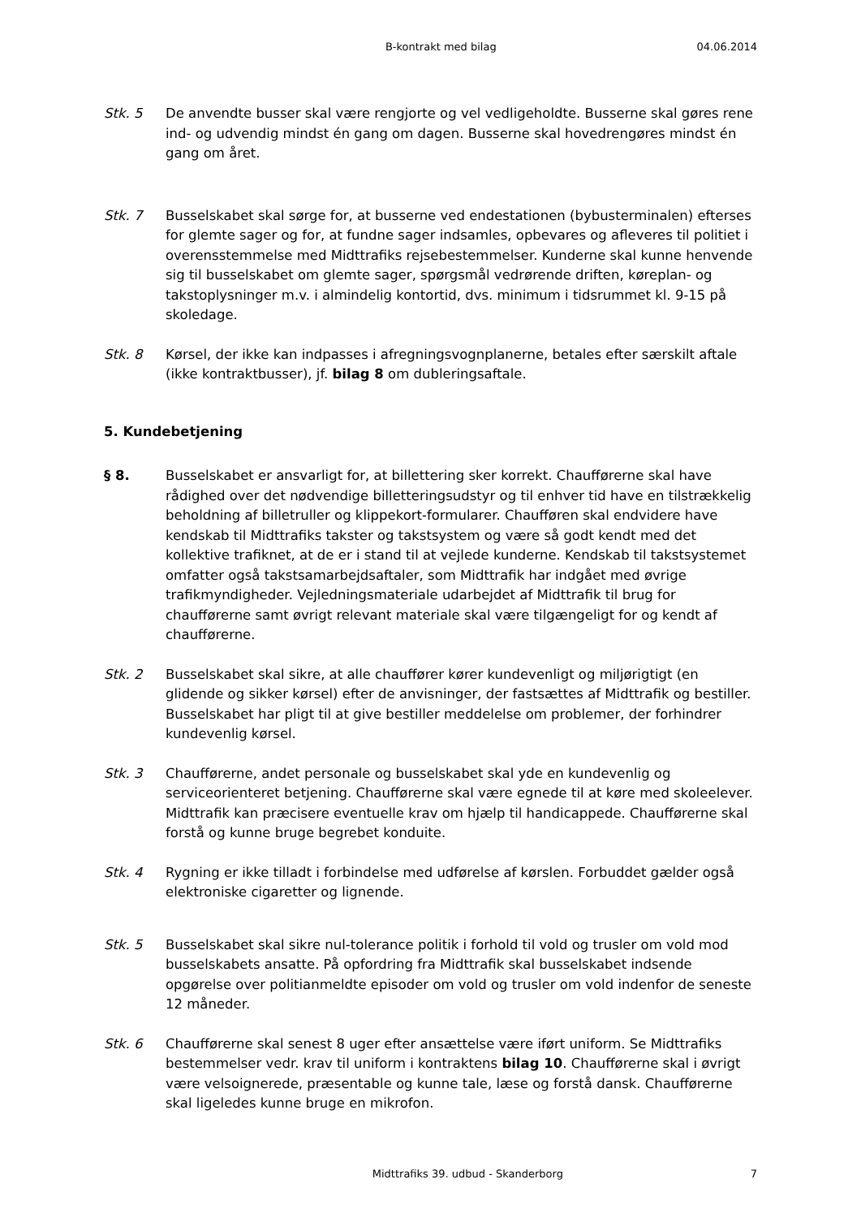B-kontrakt med bilag 04.06.2014
Stk. 5 De anvendte busser skal være rengjorte og vel vedligeholdte. Busserne skal gøres rene ind- og udvendig mindst én gang om dagen. Busserne skal hovedrengøres mindst én gang om året.
Stk. 7 Busselskabet skal sørge for, at busserne ved endestationen (bybusterminalen) efterses for glemte sager og for, at fundne sager indsamles, opbevares og afleveres til politiet i overensstemmelse med Midttrafiks rejsebestemmelser. Kunderne skal kunne henvende sig til busselskabet om glemte sager, spørgsmål vedrørende driften, køreplan- og takstoplysninger m.v. i almindelig kontortid, dvs. minimum i tidsrummet kl. 9-15 på skoledage.
Stk. 8 Kørsel, der ikke kan indpasses i afregningsvognplanerne, betales efter særskilt aftale (ikke kontraktbusser), jf. bilag 8 om dubleringsaftale.
5. Kundebetjening
§ 8. Busselskabet er ansvarligt for, at billettering sker korrekt. Chaufførerne skal have rådighed over det nødvendige billetteringsudstyr og til enhver tid have en tilstrækkelig beholdning af billetruller og klippekort-formularer. Chaufføren skal endvidere have kendskab til Midttrafiks takster og takstsystem og være så godt kendt med det kollektive trafiknet, at de er i stand til at vejlede kunderne. Kendskab til takstsystemet omfatter også takstsamarbejdsaftaler, som Midttrafik har indgået med øvrige trafikmyndigheder. Vejledningsmateriale udarbejdet af Midttrafik til brug for chaufførerne samt øvrigt relevant materiale skal være tilgængeligt for og kendt af chaufførerne.
Stk. 2 Busselskabet skal sikre, at alle chauffører kører kundevenligt og miljørigtigt (en glidende og sikker kørsel) efter de anvisninger, der fastsættes af Midttrafik og bestiller. Busselskabet har pligt til at give bestiller meddelelse om problemer, der forhindrer kundevenlig kørsel.
Stk. 3 Chaufførerne, andet personale og busselskabet skal yde en kundevenlig og serviceorienteret betjening. Chaufførerne skal være egnede til at køre med skoleelever. Midttrafik kan præcisere eventuelle krav om hjælp til handicappede. Chaufførerne skal forstå og kunne bruge begrebet konduite.
Stk. 4 Rygning er ikke tilladt i forbindelse med udførelse af kørslen. Forbuddet gælder også elektroniske cigaretter og lignende.
Stk. 5 Busselskabet skal sikre nul-tolerance politik i forhold til vold og trusler om vold mod busselskabets ansatte. På opfordring fra Midttrafik skal busselskabet indsende opgørelse over politianmeldte episoder om vold og trusler om vold indenfor de seneste 12 måneder.
Stk. 6 Chaufførerne skal senest 8 uger efter ansættelse være iført uniform. Se Midttrafiks bestemmelser vedr. krav til uniform i kontraktens bilag 10. Chaufførerne skal i øvrigt være velsoignerede, præsentable og kunne tale, læse og forstå dansk. Chaufførerne skal ligeledes kunne bruge en mikrofon.
Midttrafiks 39. udbud - Skanderborg 7